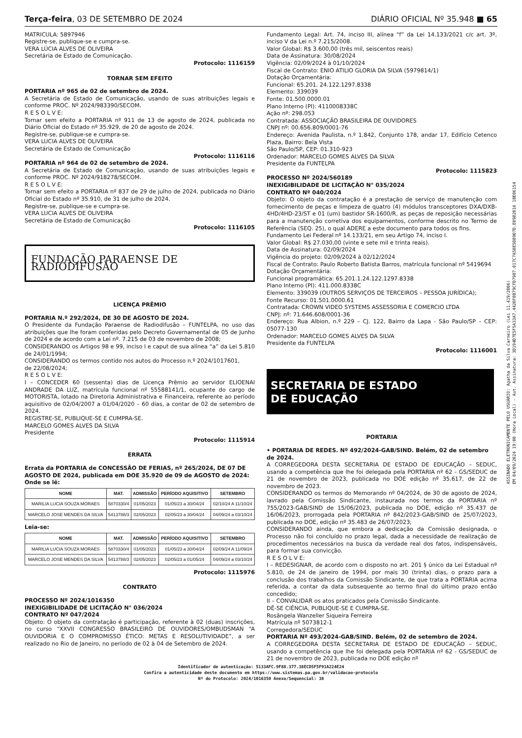Terça-feira, 03 DE SETEMBRO DE 2024 DIÁRIO OFICIAL Nº 35.948 ■ 65
MATRICULA: 5897946
Registre-se, publique-se e cumpra-se.
VERA LÚCIA ALVES DE OLIVEIRA
Secretária de Estado de Comunicação.
Protocolo: 1116159
TORNAR SEM EFEITO
PORTARIA nº 965 de 02 de setembro de 2024.
A Secretária de Estado de Comunicação, usando de suas atribuições legais e conforme PROC. Nº 2024/983390/SECOM.
R E S O L V E:
Tornar sem efeito a PORTARIA nº 911 de 13 de agosto de 2024, publicada no Diário Oficial do Estado nº 35.929, de 20 de agosto de 2024.
Registre-se, publique-se e cumpra-se.
VERA LUCIA ALVES DE OLIVEIRA
Secretária de Estado de Comunicação
Protocolo: 1116116
PORTARIA nº 964 de 02 de setembro de 2024.
A Secretária de Estado de Comunicação, usando de suas atribuições legais e conforme PROC. Nº 2024/918278/SECOM.
R E S O L V E:
Tornar sem efeito a PORTARIA nº 837 de 29 de julho de 2024, publicada no Diário Oficial do Estado nº 35.910, de 31 de julho de 2024.
Registre-se, publique-se e cumpra-se.
VERA LUCIA ALVES DE OLIVEIRA
Secretária de Estado de Comunicação
Protocolo: 1116105
FUNDAÇÃO PARAENSE DE RADIODIFUSÃO
LICENÇA PRÊMIO
PORTARIA N.º 292/2024, DE 30 DE AGOSTO DE 2024.
O Presidente da Fundação Paraense de Radiodifusão – FUNTELPA, no uso das atribuições que lhe foram conferidas pelo Decreto Governamental de 05 de Junho de 2024 e de acordo com a Lei nº. 7.215 de 03 de novembro de 2008;
CONSIDERANDO os Artigos 98 e 99, inciso I e caput de sua alínea “a” da Lei 5.810 de 24/01/1994;
CONSIDERANDO os termos contido nos autos do Processo n.º 2024/1017601,
de 22/08/2024;
R E S O L V E:
I – CONCEDER 60 (sessenta) dias de Licença Prêmio ao servidor ELIOENAI ANDRADE DA LUZ, matrícula funcional nº 55588141/1, ocupante do cargo de MOTORISTA, lotado na Diretoria Administrativa e Financeira, referente ao período aquisitivo de 02/04/2007 a 01/04/2020 – 60 dias, a contar de 02 de setembro de 2024.
REGISTRE-SE, PUBLIQUE-SE E CUMPRA-SE.
MARCELO GOMES ALVES DA SILVA
Presidente
Protocolo: 1115914
ERRATA
Errata da PORTARIA de CONCESSÃO DE FERIAS, nº 265/2024, DE 07 DE AGOSTO DE 2024, publicada em DOE 35.920 de 09 de AGOSTO de 2024:
Onde se lê:
| NOME | MAT. | ADMISSÃO | PERÍODO AQUISITIVO | SETEMBRO |
| --- | --- | --- | --- | --- |
| MARILIA LUCIA SOUZA MORAES | 5870330/4 | 01/05/2023 | 01/05/23 a 30/04/24 | 02/10/24 A 11/10/24 |
| MARCELO JOSE MENDES DA SILVA | 5413788/3 | 02/05/2023 | 02/05/23 a 30/04/24 | 04/09/24 a 03/10/24 |
Leia-se:
| NOME | MAT. | ADMISSÃO | PERÍODO AQUISITIVO | SETEMBRO |
| --- | --- | --- | --- | --- |
| MARILIA LUCIA SOUZA MORAES | 5870330/4 | 01/05/2023 | 01/05/23 a 30/04/24 | 02/09/24 A 11/09/24 |
| MARCELO JOSE MENDES DA SILVA | 5413788/3 | 02/05/2023 | 02/05/23 a 01/05/24 | 04/09/24 a 03/10/24 |
Protocolo: 1115976
CONTRATO
PROCESSO Nº 2024/1016350
INEXIGIBILIDADE DE LICITAÇÃO N° 036/2024
CONTRATO Nº 047/2024
Objeto: O objeto da contratação é participação, referente à 02 (duas) inscrições, no curso “XXVII CONGRESSO BRASILEIRO DE OUVIDORES/OMBUDSMAN “A OUVIDORIA E O COMPROMISSO ÉTICO: METAS E RESOLUTIVIDADE”, a ser realizado no Rio de Janeiro, no período de 02 à 04 de Setembro de 2024.
Fundamento Legal: Art. 74, inciso III, alínea “f” da Lei 14.133/2021 c/c art. 3º, inciso V da Lei n.º 7.215/2008.
Valor Global: R$ 3.600,00 (três mil, seiscentos reais)
Data de Assinatura: 30/08/2024
Vigência: 02/09/2024 à 01/10/2024
Fiscal de Contrato: ENIO ATILIO GLORIA DA SILVA (5979814/1)
Dotação Orçamentária:
Funcional: 65.201. 24.122.1297.8338
Elemento: 339039
Fonte: 01.500.0000.01
Plano Interno (PI): 4110008338C
Ação nº: 298.053
Contratada: ASSOCIAÇÃO BRASILEIRA DE OUVIDORES
CNPJ nº: 00.656.809/0001-76
Endereço: Avenida Paulista, n.º 1.842, Conjunto 178, andar 17, Edifício Cetenco Plaza, Bairro: Bela Vista
São Paulo/SP, CEP: 01.310-923
Ordenador: MARCELO GOMES ALVES DA SILVA
Presidente da FUNTELPA
Protocolo: 1115823
PROCESSO Nº 2024/560189
INEXIGIBILIDADE DE LICITAÇÃO N° 035/2024
CONTRATO Nº 040/2024
Objeto: O objeto da contratação é a prestação de serviço de manutenção com fornecimento de peças e limpeza de quatro (4) módulos transceptores DXA/DXB- 4HD/4HD-23/ST e 01 (um) bastidor SR-1600/R, as peças de reposição necessárias para a manutenção corretiva dos equipamentos, conforme descrito no Termo de Referência (SEQ. 25), o qual ADERE a este documento para todos os fins.
Fundamento Lei Federal nº 14.133/21, em seu Artigo 74, inciso I.
Valor Global: R$ 27.030,00 (vinte e sete mil e trinta reais).
Data de Assinatura: 02/09/2024
Vigência do projeto: 02/09/2024 à 02/12/2024
Fiscal de Contrato: Paulo Roberto Batista Barros, matrícula funcional nº 5419694
Dotação Orçamentária:
Funcional programática: 65.201.1.24.122.1297.8338
Plano Interno (PI): 411.000.8338C
Elemento: 339039 (OUTROS SERVIÇOS DE TERCEIROS – PESSOA JURÍDICA);
Fonte Recurso: 01.501.0000.61
Contratada: CROWN VIDEO SYSTEMS ASSESSORIA E COMERCIO LTDA
CNPJ: nº: 71.646.608/0001-36
Endereço: Rua Albion, n.º 229 – CJ. 122, Bairro da Lapa - São Paulo/SP – CEP: 05077-130
Ordenador: MARCELO GOMES ALVES DA SILVA
Presidente da FUNTELPA
Protocolo: 1116001
SECRETARIA DE ESTADO
DE EDUCAÇÃO
PORTARIA
• PORTARIA DE REDES. Nº 492/2024-GAB/SIND. Belém, 02 de setembro de 2024.
A CORREGEDORA DESTA SECRETARIA DE ESTADO DE EDUCAÇÃO – SEDUC, usando a competência que lhe foi delegada pela PORTARIA nº 62 - GS/SEDUC de 21 de novembro de 2023, publicada no DOE edição nº 35.617, de 22 de novembro de 2023.
CONSIDERANDO os termos do Memorando nº 04/2024, de 30 de agosto de 2024, lavrado pela Comissão Sindicante, instaurada nos termos da PORTARIA nº 755/2023-GAB/SIND de 15/06/2023, publicada no DOE, edição nº 35.437 de 16/06/2023, prorrogada pela PORTARIA nº 842/2023-GAB/SIND de 25/07/2023, publicada no DOE, edição nº 35.483 de 26/07/2023;
CONSIDERANDO ainda, que embora a dedicação da Comissão designada, o Processo não foi concluído no prazo legal, dada a necessidade de realização de procedimentos necessários na busca da verdade real dos fatos, indispensáveis, para formar sua convicção.
R E S O L V E:
I – REDESIGNAR, de acordo com o disposto no art. 201 § único da Lei Estadual nº 5.810, de 24 de janeiro de 1994, por mais 30 (trinta) dias, o prazo para a conclusão dos trabalhos da Comissão Sindicante, de que trata a PORTARIA acima referida, a contar da data subsequente ao termo final do último prazo então concedido;
II – CONVALIDAR os atos praticados pela Comissão Sindicante.
DÊ-SE CIÊNCIA, PUBLIQUE-SE E CUMPRA-SE.
Rosângela Wanzeller Siqueira Ferreira
Matrícula nº 5073812-1
Corregedora/SEDUC
PORTARIA Nº 493/2024-GAB/SIND. Belém, 02 de setembro de 2024.
A CORREGEDORA DESTA SECRETARIA DE ESTADO DE EDUCAÇÃO – SEDUC, usando a competência que lhe foi delegada pela PORTARIA nº 62 - GS/SEDUC de 21 de novembro de 2023, publicada no DOE edição nº
Identificador de autenticação: 5133AFC.9F88.377.38ECD5F5F91A224E24
Confira a autenticidade deste documento em https://www.sistemas.pa.gov.br/validacao-protocolo
Nº do Protocolo: 2024/1016350 Anexo/Sequencial: 38
ASSINADO ELETRONICAMENTE PELO USUÁRIO: Agatha da Silva Carneiro (Lei 11.419/2006)
EM 04/09/2024 19:00 (Hora Local) - Aut. Assinatura: 3D194D7E5F5A33A7.4420F8B79CFD7987.017C7A50E5D8907D.E0982016 1BE06154